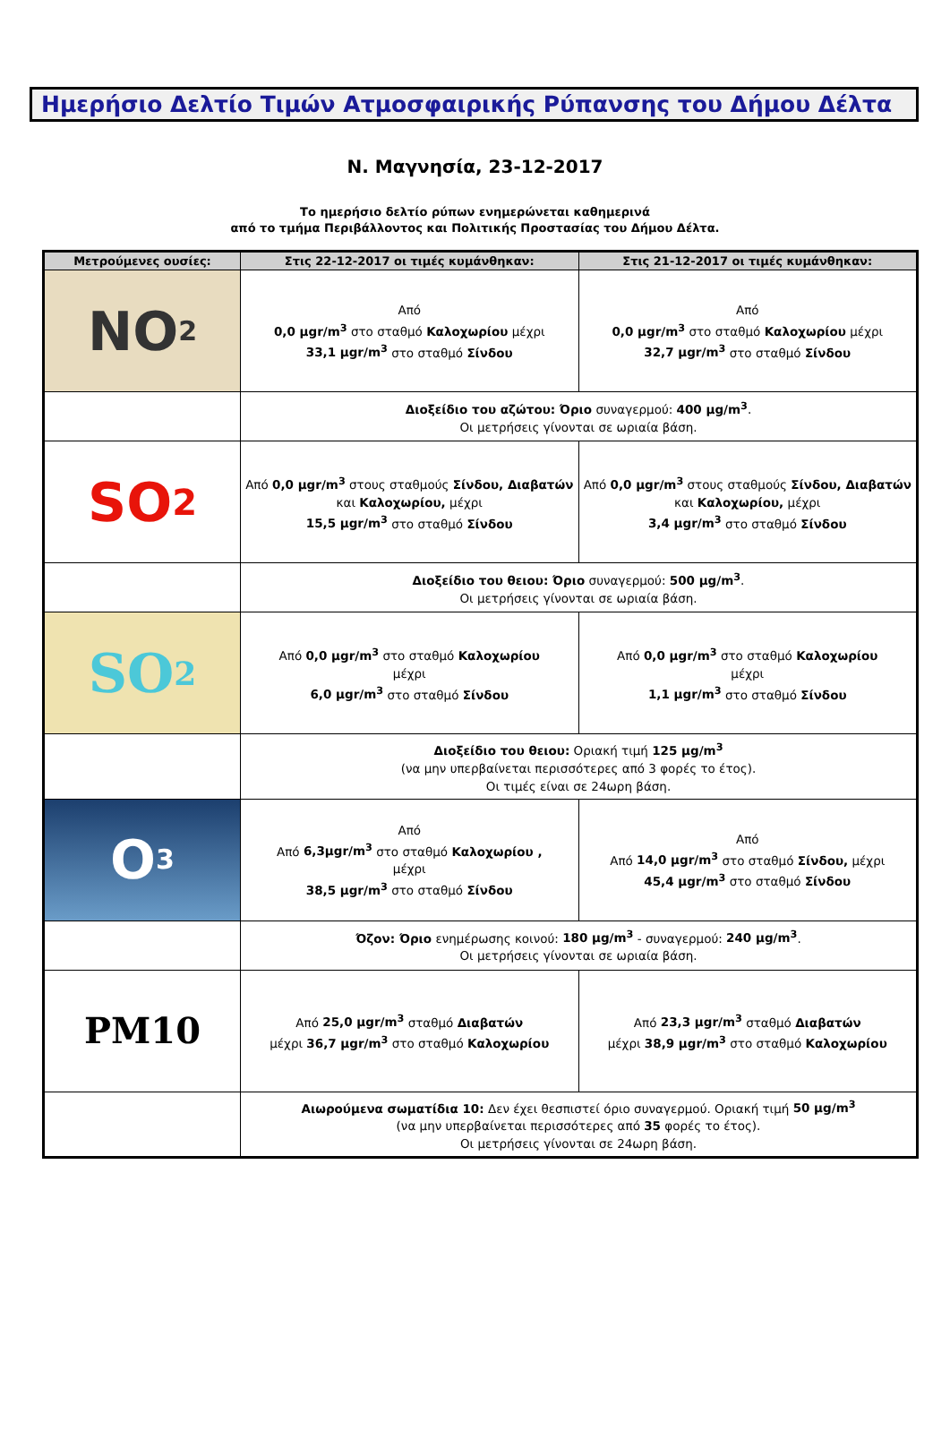Ημερήσιο Δελτίο Τιμών Ατμοσφαιρικής Ρύπανσης του Δήμου Δέλτα
Ν. Μαγνησία, 23-12-2017
Το ημερήσιο δελτίο ρύπων ενημερώνεται καθημερινά
από το τμήμα Περιβάλλοντος και Πολιτικής Προστασίας του Δήμου Δέλτα.
| Μετρούμενες ουσίες: | Στις 22-12-2017 οι τιμές κυμάνθηκαν: | Στις 21-12-2017 οι τιμές κυμάνθηκαν: |
| --- | --- | --- |
| NO<sub>2</sub> | Από 0,0 μgr/m<sup>3</sup> στο σταθμό Καλοχωρίου μέχρι 33,1 μgr/m<sup>3</sup> στο σταθμό Σίνδου | Από 0,0 μgr/m<sup>3</sup> στο σταθμό Καλοχωρίου μέχρι 32,7 μgr/m<sup>3</sup> στο σταθμό Σίνδου |
| | Διοξείδιο του αζώτου: Όριο συναγερμού: 400 μg/m<sup>3</sup> . Οι μετρήσεις γίνονται σε ωριαία βάση. | |
| SO<sub>2</sub> | Από 0,0 μgr/m<sup>3</sup> στους σταθμούς Σίνδου, Διαβατών και Καλοχωρίου, μέχρι 15,5 μgr/m<sup>3</sup> στο σταθμό Σίνδου | Από 0,0 μgr/m<sup>3</sup> στους σταθμούς Σίνδου, Διαβατών και Καλοχωρίου, μέχρι 3,4 μgr/m<sup>3</sup> στο σταθμό Σίνδου |
| | Διοξείδιο του θειου: Όριο συναγερμού: 500 μg/m<sup>3</sup> . Οι μετρήσεις γίνονται σε ωριαία βάση. | |
| SO<sub>2</sub> | Από 0,0 μgr/m<sup>3</sup> στο σταθμό Καλοχωρίου μέχρι 6,0 μgr/m<sup>3</sup> στο σταθμό Σίνδου | Από 0,0 μgr/m<sup>3</sup> στο σταθμό Καλοχωρίου μέχρι 1,1 μgr/m<sup>3</sup> στο σταθμό Σίνδου |
| | Διοξείδιο του θειου: Οριακή τιμή 125 μg/m<sup>3</sup> (να μην υπερβαίνεται περισσότερες από 3 φορές το έτος). Οι τιμές είναι σε 24ωρη βάση. | |
| O<sub>3</sub> | Από Από 6,3μgr/m<sup>3</sup> στο σταθμό Καλοχωρίου , μέχρι 38,5 μgr/m<sup>3</sup> στο σταθμό Σίνδου | Από Από 14,0 μgr/m<sup>3</sup> στο σταθμό Σίνδου, μέχρι 45,4 μgr/m<sup>3</sup> στο σταθμό Σίνδου |
| | Όζον: Όριο ενημέρωσης κοινού: 180 μg/m<sup>3</sup> - συναγερμού: 240 μg/m<sup>3</sup> . Οι μετρήσεις γίνονται σε ωριαία βάση. | |
| PM10 | Από 25,0 μgr/m<sup>3</sup> σταθμό Διαβατών μέχρι 36,7 μgr/m<sup>3</sup> στο σταθμό Καλοχωρίου | Από 23,3 μgr/m<sup>3</sup> σταθμό Διαβατών μέχρι 38,9 μgr/m<sup>3</sup> στο σταθμό Καλοχωρίου |
| | Αιωρούμενα σωματίδια 10: Δεν έχει θεσπιστεί όριο συναγερμού. Οριακή τιμή 50 μg/m<sup>3</sup> (να μην υπερβαίνεται περισσότερες από 35 φορές το έτος). Οι μετρήσεις γίνονται σε 24ωρη βάση. | |